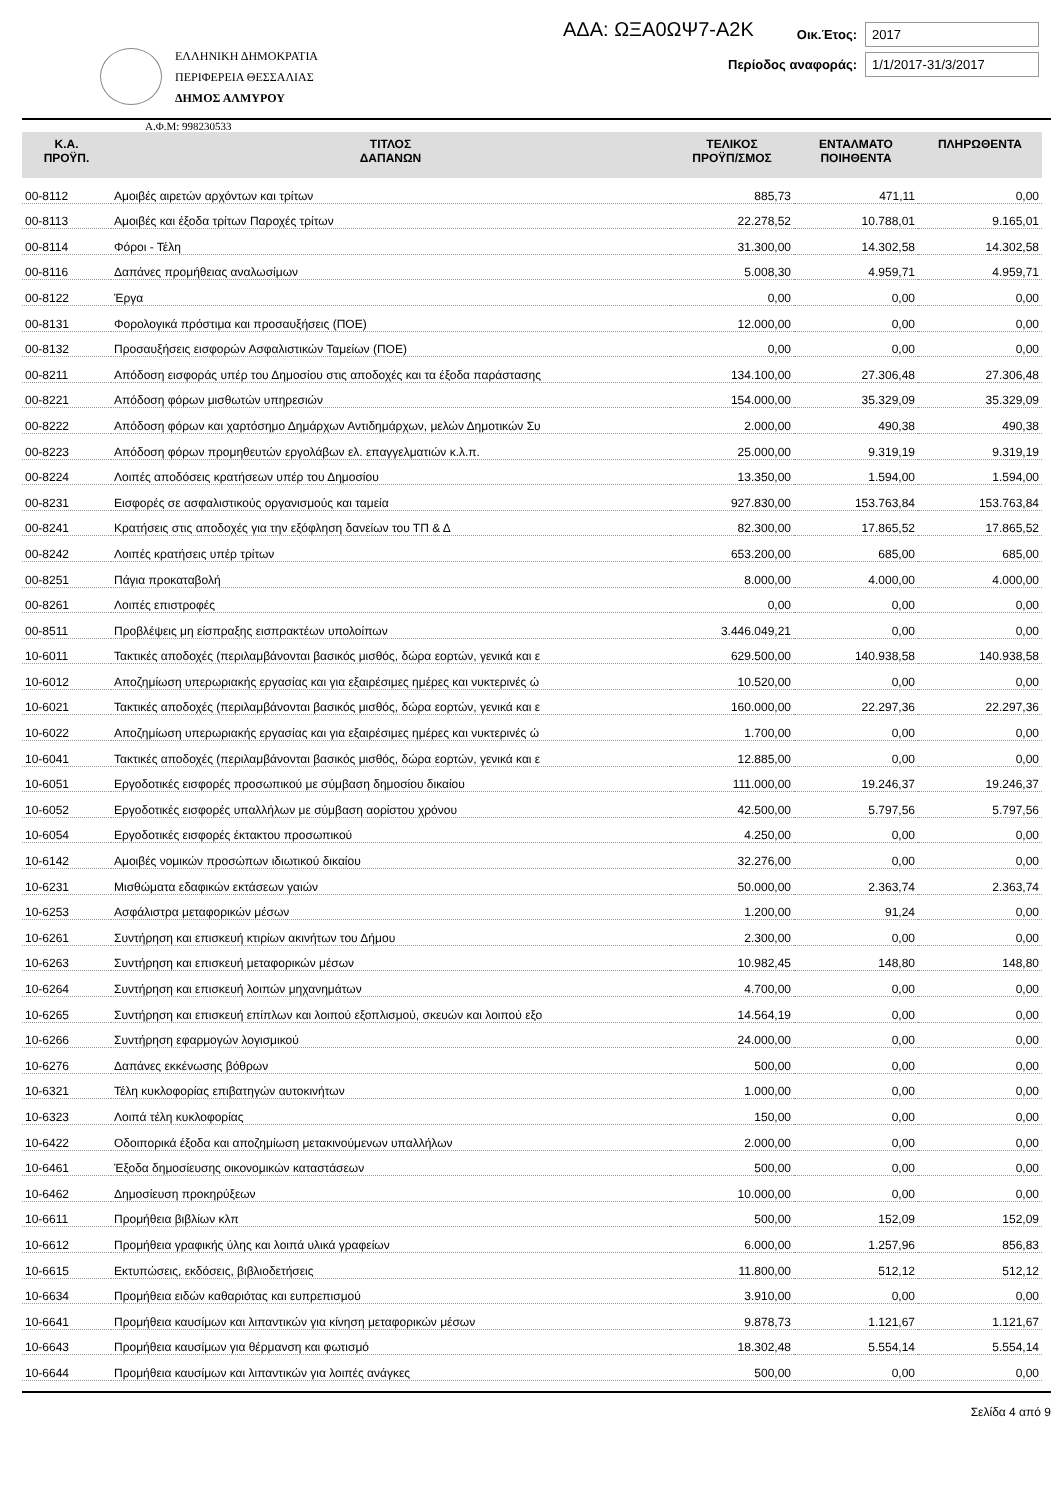ΑΔΑ: ΩΞΑ0ΩΨ7-Α2Κ
ΕΛΛΗΝΙΚΗ ΔΗΜΟΚΡΑΤΙΑ
ΠΕΡΙΦΕΡΕΙΑ ΘΕΣΣΑΛΙΑΣ
ΔΗΜΟΣ ΑΛΜΥΡΟΥ
Οικ.Έτος: 2017
Περίοδος αναφοράς: 1/1/2017-31/3/2017
Α.Φ.Μ: 998230533
| Κ.Α. ΠΡΟΫΠ. | ΤΙΤΛΟΣ ΔΑΠΑΝΩΝ | ΤΕΛΙΚΟΣ ΠΡΟΫΠ/ΣΜΟΣ | ΕΝΤΑΛΜΑΤΟ ΠΟΙΗΘΕΝΤΑ | ΠΛΗΡΩΘΕΝΤΑ |
| --- | --- | --- | --- | --- |
| 00-8112 | Αμοιβές αιρετών αρχόντων και τρίτων | 885,73 | 471,11 | 0,00 |
| 00-8113 | Αμοιβές και έξοδα τρίτων Παροχές τρίτων | 22.278,52 | 10.788,01 | 9.165,01 |
| 00-8114 | Φόροι - Τέλη | 31.300,00 | 14.302,58 | 14.302,58 |
| 00-8116 | Δαπάνες προμήθειας αναλωσίμων | 5.008,30 | 4.959,71 | 4.959,71 |
| 00-8122 | Έργα | 0,00 | 0,00 | 0,00 |
| 00-8131 | Φορολογικά πρόστιμα και προσαυξήσεις (ΠΟΕ) | 12.000,00 | 0,00 | 0,00 |
| 00-8132 | Προσαυξήσεις εισφορών Ασφαλιστικών Ταμείων (ΠΟΕ) | 0,00 | 0,00 | 0,00 |
| 00-8211 | Απόδοση εισφοράς υπέρ του Δημοσίου στις αποδοχές και τα έξοδα παράστασης | 134.100,00 | 27.306,48 | 27.306,48 |
| 00-8221 | Απόδοση φόρων μισθωτών υπηρεσιών | 154.000,00 | 35.329,09 | 35.329,09 |
| 00-8222 | Απόδοση φόρων και χαρτόσημο Δημάρχων Αντιδημάρχων, μελών Δημοτικών Συ | 2.000,00 | 490,38 | 490,38 |
| 00-8223 | Απόδοση φόρων προμηθευτών εργολάβων ελ. επαγγελματιών κ.λ.π. | 25.000,00 | 9.319,19 | 9.319,19 |
| 00-8224 | Λοιπές αποδόσεις κρατήσεων υπέρ του Δημοσίου | 13.350,00 | 1.594,00 | 1.594,00 |
| 00-8231 | Εισφορές σε ασφαλιστικούς οργανισμούς και ταμεία | 927.830,00 | 153.763,84 | 153.763,84 |
| 00-8241 | Κρατήσεις στις αποδοχές για την εξόφληση δανείων του ΤΠ & Δ | 82.300,00 | 17.865,52 | 17.865,52 |
| 00-8242 | Λοιπές κρατήσεις υπέρ τρίτων | 653.200,00 | 685,00 | 685,00 |
| 00-8251 | Πάγια προκαταβολή | 8.000,00 | 4.000,00 | 4.000,00 |
| 00-8261 | Λοιπές επιστροφές | 0,00 | 0,00 | 0,00 |
| 00-8511 | Προβλέψεις μη είσπραξης εισπρακτέων υπολοίπων | 3.446.049,21 | 0,00 | 0,00 |
| 10-6011 | Τακτικές αποδοχές (περιλαμβάνονται βασικός μισθός, δώρα εορτών, γενικά και ε | 629.500,00 | 140.938,58 | 140.938,58 |
| 10-6012 | Αποζημίωση υπερωριακής εργασίας και για εξαιρέσιμες ημέρες και νυκτερινές ώ | 10.520,00 | 0,00 | 0,00 |
| 10-6021 | Τακτικές αποδοχές (περιλαμβάνονται βασικός μισθός, δώρα εορτών, γενικά και ε | 160.000,00 | 22.297,36 | 22.297,36 |
| 10-6022 | Αποζημίωση υπερωριακής εργασίας και για εξαιρέσιμες ημέρες και νυκτερινές ώ | 1.700,00 | 0,00 | 0,00 |
| 10-6041 | Τακτικές αποδοχές (περιλαμβάνονται βασικός μισθός, δώρα εορτών, γενικά και ε | 12.885,00 | 0,00 | 0,00 |
| 10-6051 | Εργοδοτικές εισφορές προσωπικού με σύμβαση δημοσίου δικαίου | 111.000,00 | 19.246,37 | 19.246,37 |
| 10-6052 | Εργοδοτικές εισφορές υπαλλήλων με σύμβαση αορίστου χρόνου | 42.500,00 | 5.797,56 | 5.797,56 |
| 10-6054 | Εργοδοτικές εισφορές έκτακτου προσωπικού | 4.250,00 | 0,00 | 0,00 |
| 10-6142 | Αμοιβές νομικών προσώπων ιδιωτικού δικαίου | 32.276,00 | 0,00 | 0,00 |
| 10-6231 | Μισθώματα εδαφικών εκτάσεων γαιών | 50.000,00 | 2.363,74 | 2.363,74 |
| 10-6253 | Ασφάλιστρα μεταφορικών μέσων | 1.200,00 | 91,24 | 0,00 |
| 10-6261 | Συντήρηση και επισκευή κτιρίων ακινήτων του Δήμου | 2.300,00 | 0,00 | 0,00 |
| 10-6263 | Συντήρηση και επισκευή μεταφορικών μέσων | 10.982,45 | 148,80 | 148,80 |
| 10-6264 | Συντήρηση και επισκευή λοιπών μηχανημάτων | 4.700,00 | 0,00 | 0,00 |
| 10-6265 | Συντήρηση και επισκευή επίπλων και λοιπού εξοπλισμού, σκευών και λοιπού εξο | 14.564,19 | 0,00 | 0,00 |
| 10-6266 | Συντήρηση εφαρμογών λογισμικού | 24.000,00 | 0,00 | 0,00 |
| 10-6276 | Δαπάνες εκκένωσης βόθρων | 500,00 | 0,00 | 0,00 |
| 10-6321 | Τέλη κυκλοφορίας επιβατηγών αυτοκινήτων | 1.000,00 | 0,00 | 0,00 |
| 10-6323 | Λοιπά τέλη κυκλοφορίας | 150,00 | 0,00 | 0,00 |
| 10-6422 | Οδοιπορικά έξοδα και αποζημίωση μετακινούμενων υπαλλήλων | 2.000,00 | 0,00 | 0,00 |
| 10-6461 | Έξοδα δημοσίευσης οικονομικών καταστάσεων | 500,00 | 0,00 | 0,00 |
| 10-6462 | Δημοσίευση προκηρύξεων | 10.000,00 | 0,00 | 0,00 |
| 10-6611 | Προμήθεια βιβλίων κλπ | 500,00 | 152,09 | 152,09 |
| 10-6612 | Προμήθεια γραφικής ύλης και λοιπά υλικά γραφείων | 6.000,00 | 1.257,96 | 856,83 |
| 10-6615 | Εκτυπώσεις, εκδόσεις, βιβλιοδετήσεις | 11.800,00 | 512,12 | 512,12 |
| 10-6634 | Προμήθεια ειδών καθαριότας και ευπρεπισμού | 3.910,00 | 0,00 | 0,00 |
| 10-6641 | Προμήθεια καυσίμων και λιπαντικών για κίνηση μεταφορικών μέσων | 9.878,73 | 1.121,67 | 1.121,67 |
| 10-6643 | Προμήθεια καυσίμων για θέρμανση και φωτισμό | 18.302,48 | 5.554,14 | 5.554,14 |
| 10-6644 | Προμήθεια καυσίμων και λιπαντικών για λοιπές ανάγκες | 500,00 | 0,00 | 0,00 |
Σελίδα 4 από 9